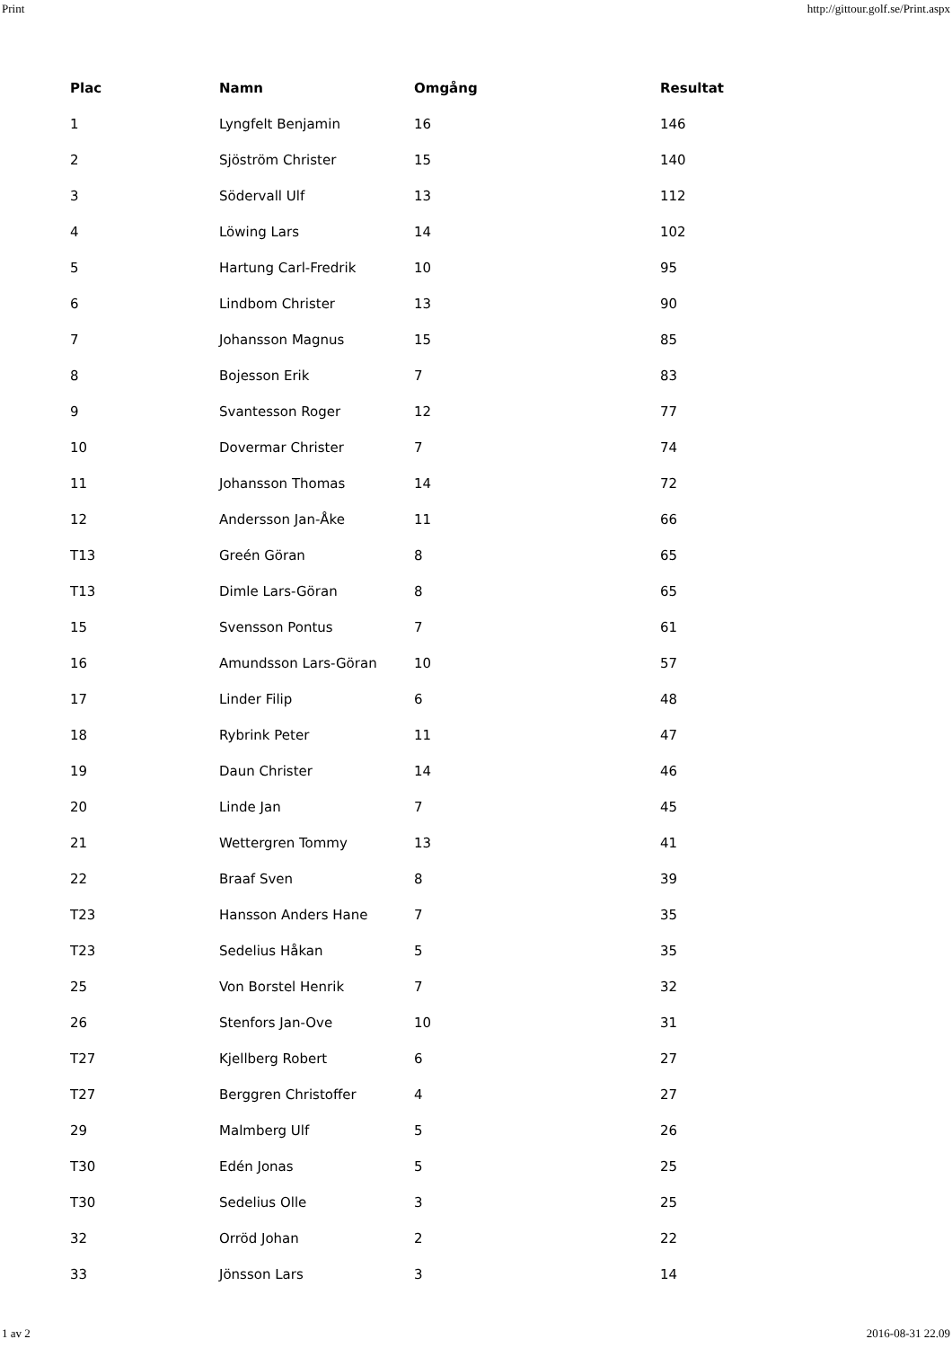Print http://gittour.golf.se/Print.aspx
| Plac | Namn | Omgång | Resultat |
| --- | --- | --- | --- |
| 1 | Lyngfelt Benjamin | 16 | 146 |
| 2 | Sjöström Christer | 15 | 140 |
| 3 | Södervall Ulf | 13 | 112 |
| 4 | Löwing Lars | 14 | 102 |
| 5 | Hartung Carl-Fredrik | 10 | 95 |
| 6 | Lindbom Christer | 13 | 90 |
| 7 | Johansson Magnus | 15 | 85 |
| 8 | Bojesson Erik | 7 | 83 |
| 9 | Svantesson Roger | 12 | 77 |
| 10 | Dovermar Christer | 7 | 74 |
| 11 | Johansson Thomas | 14 | 72 |
| 12 | Andersson Jan-Åke | 11 | 66 |
| T13 | Greén Göran | 8 | 65 |
| T13 | Dimle Lars-Göran | 8 | 65 |
| 15 | Svensson Pontus | 7 | 61 |
| 16 | Amundsson Lars-Göran | 10 | 57 |
| 17 | Linder Filip | 6 | 48 |
| 18 | Rybrink Peter | 11 | 47 |
| 19 | Daun Christer | 14 | 46 |
| 20 | Linde Jan | 7 | 45 |
| 21 | Wettergren Tommy | 13 | 41 |
| 22 | Braaf Sven | 8 | 39 |
| T23 | Hansson Anders Hane | 7 | 35 |
| T23 | Sedelius Håkan | 5 | 35 |
| 25 | Von Borstel Henrik | 7 | 32 |
| 26 | Stenfors Jan-Ove | 10 | 31 |
| T27 | Kjellberg Robert | 6 | 27 |
| T27 | Berggren Christoffer | 4 | 27 |
| 29 | Malmberg Ulf | 5 | 26 |
| T30 | Edén Jonas | 5 | 25 |
| T30 | Sedelius Olle | 3 | 25 |
| 32 | Orröd Johan | 2 | 22 |
| 33 | Jönsson Lars | 3 | 14 |
1 av 2 2016-08-31 22.09